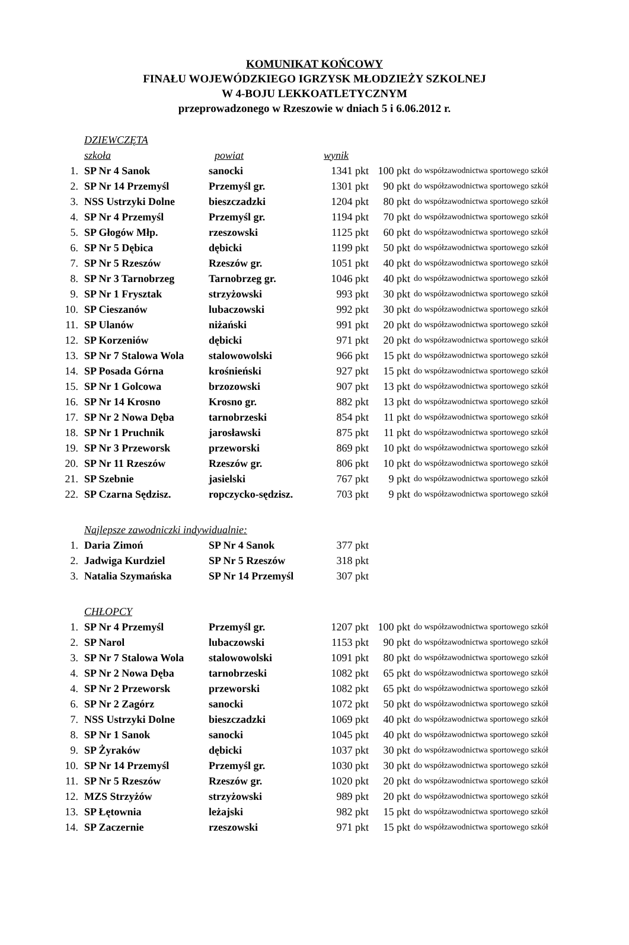KOMUNIKAT KOŃCOWY
FINAŁU WOJEWÓDZKIEGO IGRZYSK MŁODZIEŻY SZKOLNEJ
W 4-BOJU LEKKOATLETYCZNYM
przeprowadzonego w Rzeszowie w dniach 5 i 6.06.2012 r.
| | DZIEWCZĘTA | | | | |
| | szkoła | powiat | wynik | | |
| 1. | SP Nr 4 Sanok | sanocki | 1341 pkt | 100 pkt | do współzawodnictwa sportowego szkół |
| 2. | SP Nr 14 Przemyśl | Przemyśl gr. | 1301 pkt | 90 pkt | do współzawodnictwa sportowego szkół |
| 3. | NSS Ustrzyki Dolne | bieszczadzki | 1204 pkt | 80 pkt | do współzawodnictwa sportowego szkół |
| 4. | SP Nr 4 Przemyśl | Przemyśl gr. | 1194 pkt | 70 pkt | do współzawodnictwa sportowego szkół |
| 5. | SP Głogów Młp. | rzeszowski | 1125 pkt | 60 pkt | do współzawodnictwa sportowego szkół |
| 6. | SP Nr 5 Dębica | dębicki | 1199 pkt | 50 pkt | do współzawodnictwa sportowego szkół |
| 7. | SP Nr 5 Rzeszów | Rzeszów gr. | 1051 pkt | 40 pkt | do współzawodnictwa sportowego szkół |
| 8. | SP Nr 3 Tarnobrzeg | Tarnobrzeg gr. | 1046 pkt | 40 pkt | do współzawodnictwa sportowego szkół |
| 9. | SP Nr 1 Frysztak | strzyżowski | 993 pkt | 30 pkt | do współzawodnictwa sportowego szkół |
| 10. | SP Cieszanów | lubaczowski | 992 pkt | 30 pkt | do współzawodnictwa sportowego szkół |
| 11. | SP Ulanów | niżański | 991 pkt | 20 pkt | do współzawodnictwa sportowego szkół |
| 12. | SP Korzeniów | dębicki | 971 pkt | 20 pkt | do współzawodnictwa sportowego szkół |
| 13. | SP Nr 7 Stalowa Wola | stalowowolski | 966 pkt | 15 pkt | do współzawodnictwa sportowego szkół |
| 14. | SP Posada Górna | krośnieński | 927 pkt | 15 pkt | do współzawodnictwa sportowego szkół |
| 15. | SP Nr 1 Golcowa | brzozowski | 907 pkt | 13 pkt | do współzawodnictwa sportowego szkół |
| 16. | SP Nr 14 Krosno | Krosno gr. | 882 pkt | 13 pkt | do współzawodnictwa sportowego szkół |
| 17. | SP Nr 2 Nowa Dęba | tarnobrzeski | 854 pkt | 11 pkt | do współzawodnictwa sportowego szkół |
| 18. | SP Nr 1 Pruchnik | jarosławski | 875 pkt | 11 pkt | do współzawodnictwa sportowego szkół |
| 19. | SP Nr 3 Przeworsk | przeworski | 869 pkt | 10 pkt | do współzawodnictwa sportowego szkół |
| 20. | SP Nr 11 Rzeszów | Rzeszów gr. | 806 pkt | 10 pkt | do współzawodnictwa sportowego szkół |
| 21. | SP Szebnie | jasielski | 767 pkt | 9 pkt | do współzawodnictwa sportowego szkół |
| 22. | SP Czarna Sędzisz. | ropczycko-sędzisz. | 703 pkt | 9 pkt | do współzawodnictwa sportowego szkół |
| | Najlepsze zawodniczki indywidualnie: | | | | |
| 1. | Daria Zimoń | SP Nr 4 Sanok | 377 pkt | | |
| 2. | Jadwiga Kurdziel | SP Nr 5 Rzeszów | 318 pkt | | |
| 3. | Natalia Szymańska | SP Nr 14 Przemyśl | 307 pkt | | |
| | CHŁOPCY | | | | |
| 1. | SP Nr 4 Przemyśl | Przemyśl gr. | 1207 pkt | 100 pkt | do współzawodnictwa sportowego szkół |
| 2. | SP Narol | lubaczowski | 1153 pkt | 90 pkt | do współzawodnictwa sportowego szkół |
| 3. | SP Nr 7 Stalowa Wola | stalowowolski | 1091 pkt | 80 pkt | do współzawodnictwa sportowego szkół |
| 4. | SP Nr 2 Nowa Dęba | tarnobrzeski | 1082 pkt | 65 pkt | do współzawodnictwa sportowego szkół |
| 4. | SP Nr 2 Przeworsk | przeworski | 1082 pkt | 65 pkt | do współzawodnictwa sportowego szkół |
| 6. | SP Nr 2 Zagórz | sanocki | 1072 pkt | 50 pkt | do współzawodnictwa sportowego szkół |
| 7. | NSS Ustrzyki Dolne | bieszczadzki | 1069 pkt | 40 pkt | do współzawodnictwa sportowego szkół |
| 8. | SP Nr 1 Sanok | sanocki | 1045 pkt | 40 pkt | do współzawodnictwa sportowego szkół |
| 9. | SP Żyraków | dębicki | 1037 pkt | 30 pkt | do współzawodnictwa sportowego szkół |
| 10. | SP Nr 14 Przemyśl | Przemyśl gr. | 1030 pkt | 30 pkt | do współzawodnictwa sportowego szkół |
| 11. | SP Nr 5 Rzeszów | Rzeszów gr. | 1020 pkt | 20 pkt | do współzawodnictwa sportowego szkół |
| 12. | MZS Strzyżów | strzyżowski | 989 pkt | 20 pkt | do współzawodnictwa sportowego szkół |
| 13. | SP Łętownia | leżajski | 982 pkt | 15 pkt | do współzawodnictwa sportowego szkół |
| 14. | SP Zaczernie | rzeszowski | 971 pkt | 15 pkt | do współzawodnictwa sportowego szkół |